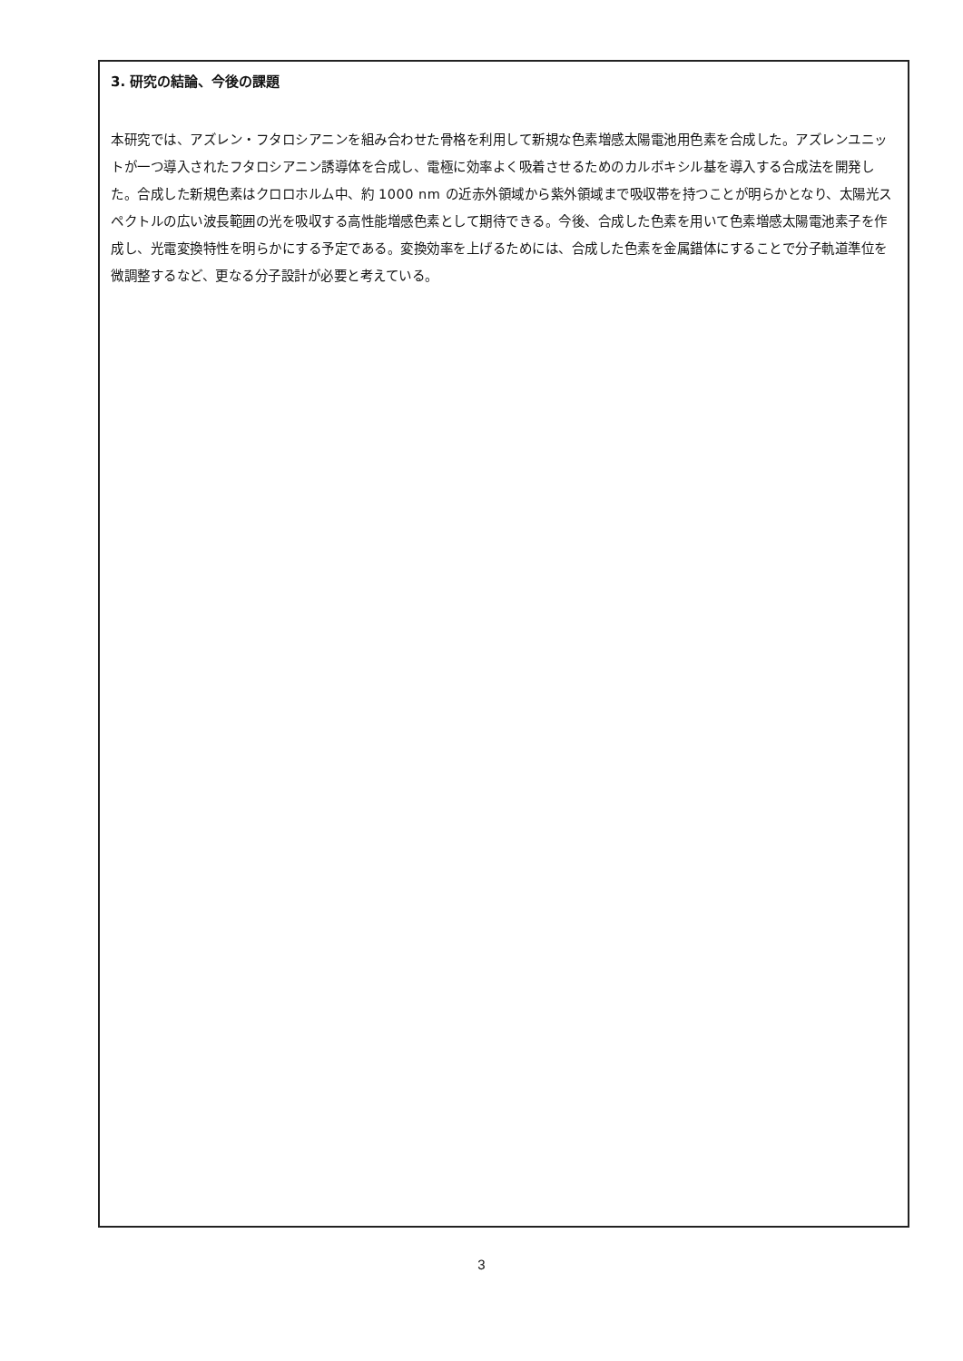3. 研究の結論、今後の課題
本研究では、アズレン・フタロシアニンを組み合わせた骨格を利用して新規な色素増感太陽電池用色素を合成した。アズレンユニットが一つ導入されたフタロシアニン誘導体を合成し、電極に効率よく吸着させるためのカルボキシル基を導入する合成法を開発した。合成した新規色素はクロロホルム中、約 1000 nm の近赤外領域から紫外領域まで吸収帯を持つことが明らかとなり、太陽光スペクトルの広い波長範囲の光を吸収する高性能増感色素として期待できる。今後、合成した色素を用いて色素増感太陽電池素子を作成し、光電変換特性を明らかにする予定である。変換効率を上げるためには、合成した色素を金属錯体にすることで分子軌道準位を微調整するなど、更なる分子設計が必要と考えている。
3